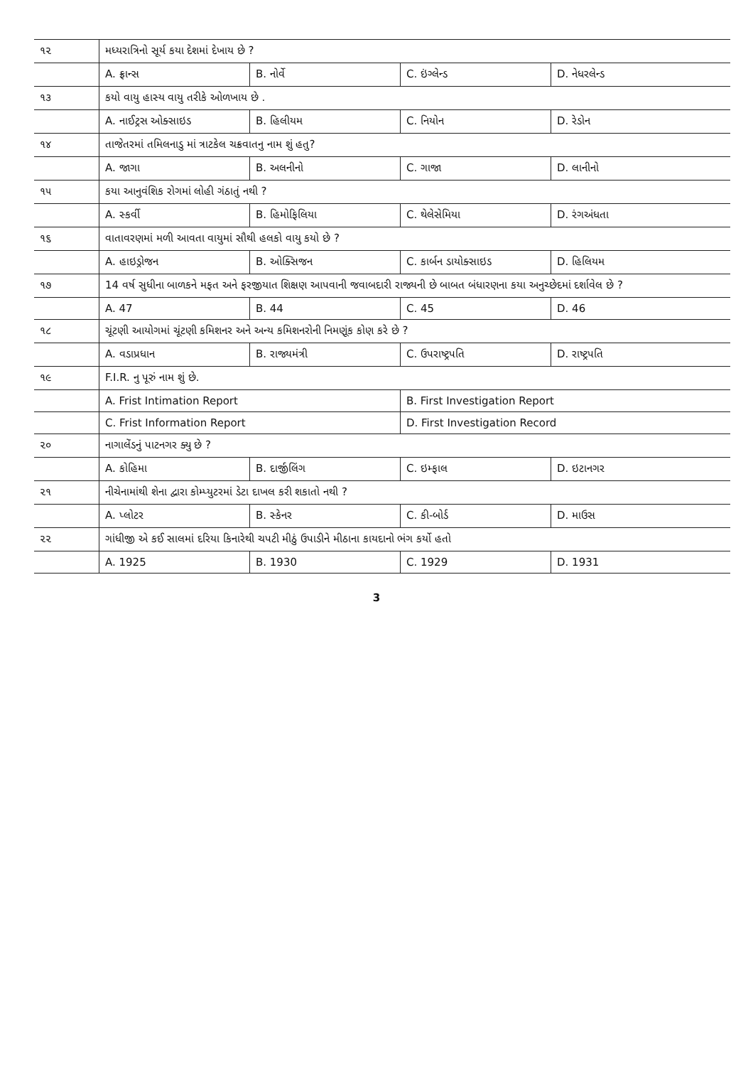| ૧૨ | મધ્યરાત્રિનો સૂર્ય કયા દેશમાં દેખાય છે ? | | | |
| | A. ફ્રાન્સ | B. નોર્વે | C. ઇંગ્લેન્ડ | D. નેધરલેન્ડ |
| ૧૩ | કયો વાયુ હાસ્ય વાયુ તરીકે ઓળખાય છે . | | | |
| | A. નાઈટ્રસ ઓક્સાઇડ | B. હિલીયમ | C. નિયોન | D. રેડોન |
| ૧૪ | તાજેતરમાં તમિલનાડુ માં ત્રાટકેલ ચક્રવાતનુ નામ શું હતુ? | | | |
| | A. જાગા | B. અલનીનો | C. ગાજા | D. લાનીનો |
| ૧૫ | કયા આનુવંશિક રોગમાં લોહી ગંઠાતું નથી ? | | | |
| | A. સ્કર્વી | B. હિમોફિલિયા | C. થેલેસેમિયા | D. રંગઅંધતા |
| ૧૬ | વાતાવરણમાં મળી આવતા વાયુમાં સૌથી હલકો વાયુ કયો છે ? | | | |
| | A. હાઇડ્રોજન | B. ઓક્સિજન | C. કાર્બન ડાયોક્સાઇડ | D. હિલિયમ |
| ૧૭ | 14 વર્ષ સુધીના બાળકને મફત અને ફરજીયાત શિક્ષણ આપવાની જવાબદારી રાજ્યની છે બાબત બંધારણના કયા અનુચ્છેદમાં દર્શાવેલ છે ? | | | |
| | A. 47 | B. 44 | C. 45 | D. 46 |
| ૧૮ | ચૂંટણી આયોગમાં ચૂંટણી કમિશનર અને અન્ય કમિશનરોની નિમણૂંક કોણ કરે છે ? | | | |
| | A. વડાપ્રધાન | B. રાજ્યમંત્રી | C. ઉપરાષ્ટ્રપતિ | D. રાષ્ટ્રપતિ |
| ૧૯ | F.I.R. નુ પૂરું નામ શું છે. | | | |
| | A. Frist Intimation Report | | B. First Investigation Report | |
| | C. Frist Information Report | | D. First Investigation Record | |
| ૨૦ | નાગાલેંડનું પાટનગર ક્યુ છે ? | | | |
| | A. કોહિમા | B. દાર્જીલિંગ | C. ઇમ્ફાલ | D. ઇટાનગર |
| ૨૧ | નીચેનામાંથી શેના દ્વારા કોમ્પ્યુટરમાં ડેટા દાખલ કરી શકાતો નથી ? | | | |
| | A. પ્લોટર | B. સ્કેનર | C. કી-બોર્ડ | D. માઉસ |
| ૨૨ | ગાંધીજી એ કઈ સાલમાં દરિયા કિનારેથી ચપટી મીઠું ઉપાડીને મીઠાના કાયદાનો ભંગ કર્યો હતો | | | |
| | A. 1925 | B. 1930 | C. 1929 | D. 1931 |
3